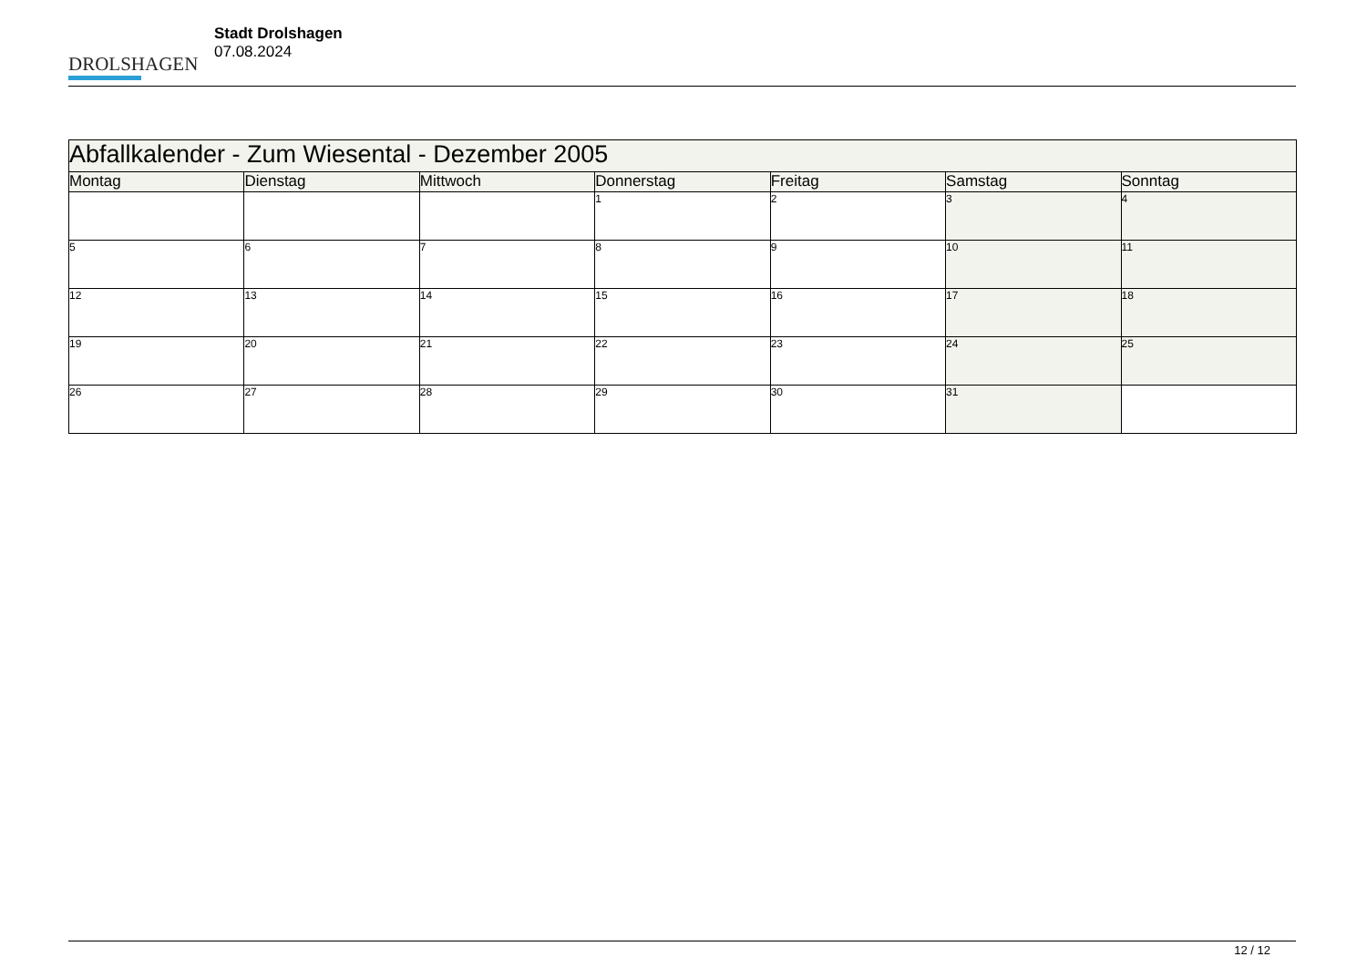DROLSHAGEN
Stadt Drolshagen
07.08.2024
| Abfallkalender - Zum Wiesental - Dezember 2005 | | | | | | |
| --- | --- | --- | --- | --- | --- | --- |
| Montag | Dienstag | Mittwoch | Donnerstag | Freitag | Samstag | Sonntag |
| | | | 1 | 2 | 3 | 4 |
| 5 | 6 | 7 | 8 | 9 | 10 | 11 |
| 12 | 13 | 14 | 15 | 16 | 17 | 18 |
| 19 | 20 | 21 | 22 | 23 | 24 | 25 |
| 26 | 27 | 28 | 29 | 30 | 31 | |
12 / 12